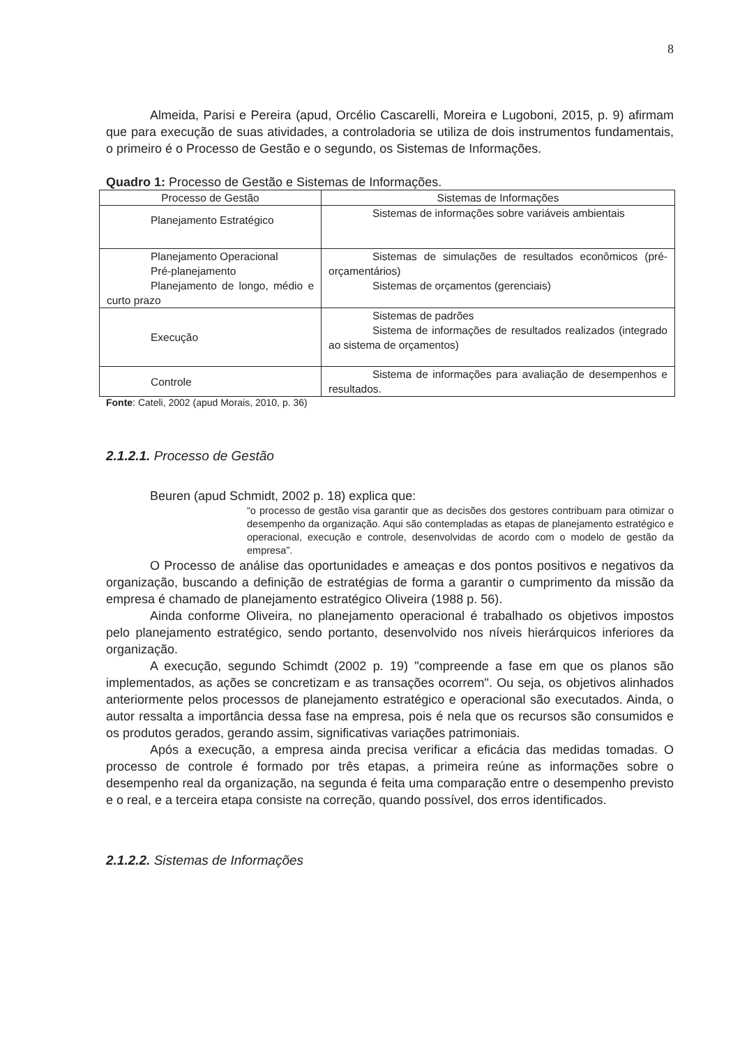8
Almeida, Parisi e Pereira (apud, Orcélio Cascarelli, Moreira e Lugoboni, 2015, p. 9) afirmam que para execução de suas atividades, a controladoria se utiliza de dois instrumentos fundamentais, o primeiro é o Processo de Gestão e o segundo, os Sistemas de Informações.
Quadro 1: Processo de Gestão e Sistemas de Informações.
| Processo de Gestão | Sistemas de Informações |
| --- | --- |
| Planejamento Estratégico | Sistemas de informações sobre variáveis ambientais |
| Planejamento Operacional Pré-planejamento Planejamento de longo, médio e curto prazo | Sistemas de simulações de resultados econômicos (pré-orçamentários) Sistemas de orçamentos (gerenciais) |
| Execução | Sistemas de padrões Sistema de informações de resultados realizados (integrado ao sistema de orçamentos) |
| Controle | Sistema de informações para avaliação de desempenhos e resultados. |
Fonte: Cateli, 2002 (apud Morais, 2010, p. 36)
2.1.2.1. Processo de Gestão
Beuren (apud Schmidt, 2002 p. 18) explica que:
“o processo de gestão visa garantir que as decisões dos gestores contribuam para otimizar o desempenho da organização. Aqui são contempladas as etapas de planejamento estratégico e operacional, execução e controle, desenvolvidas de acordo com o modelo de gestão da empresa”.
O Processo de análise das oportunidades e ameaças e dos pontos positivos e negativos da organização, buscando a definição de estratégias de forma a garantir o cumprimento da missão da empresa é chamado de planejamento estratégico Oliveira (1988 p. 56).
Ainda conforme Oliveira, no planejamento operacional é trabalhado os objetivos impostos pelo planejamento estratégico, sendo portanto, desenvolvido nos níveis hierárquicos inferiores da organização.
A execução, segundo Schimdt (2002 p. 19) "compreende a fase em que os planos são implementados, as ações se concretizam e as transações ocorrem". Ou seja, os objetivos alinhados anteriormente pelos processos de planejamento estratégico e operacional são executados. Ainda, o autor ressalta a importância dessa fase na empresa, pois é nela que os recursos são consumidos e os produtos gerados, gerando assim, significativas variações patrimoniais.
Após a execução, a empresa ainda precisa verificar a eficácia das medidas tomadas. O processo de controle é formado por três etapas, a primeira reúne as informações sobre o desempenho real da organização, na segunda é feita uma comparação entre o desempenho previsto e o real, e a terceira etapa consiste na correção, quando possível, dos erros identificados.
2.1.2.2. Sistemas de Informações